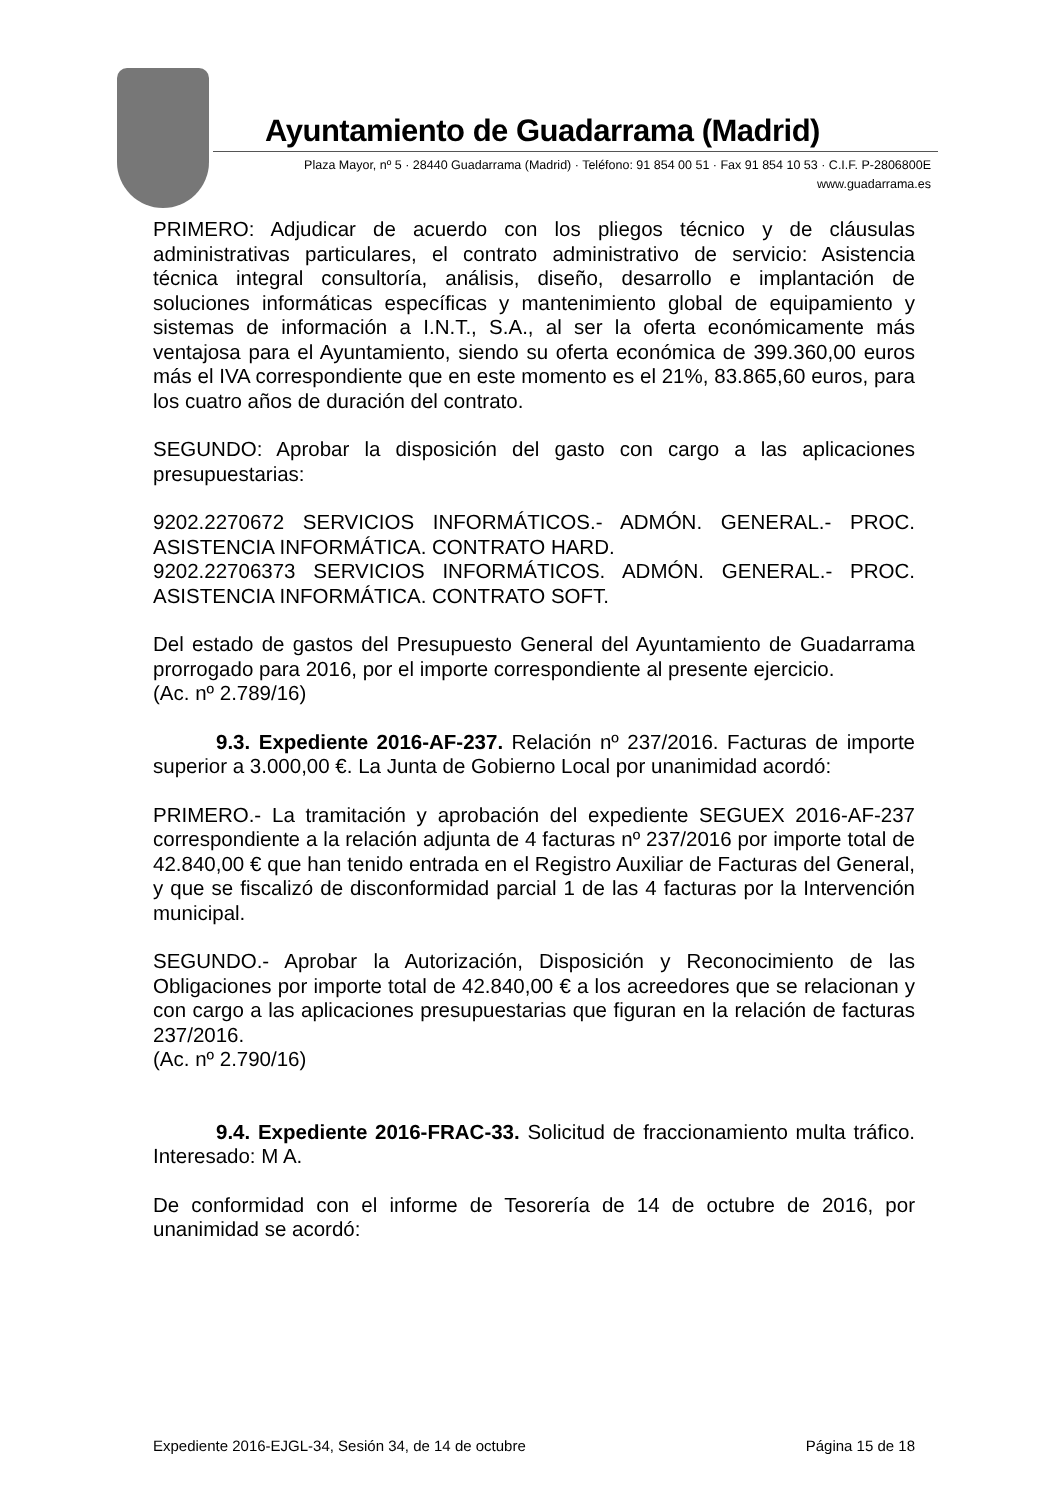Ayuntamiento de Guadarrama (Madrid)
Plaza Mayor, nº 5 · 28440 Guadarrama (Madrid) · Teléfono: 91 854 00 51 · Fax 91 854 10 53 · C.I.F. P-2806800E
www.guadarrama.es
PRIMERO: Adjudicar de acuerdo con los pliegos técnico y de cláusulas administrativas particulares, el contrato administrativo de servicio: Asistencia técnica integral consultoría, análisis, diseño, desarrollo e implantación de soluciones informáticas específicas y mantenimiento global de equipamiento y sistemas de información a I.N.T., S.A., al ser la oferta económicamente más ventajosa para el Ayuntamiento, siendo su oferta económica de 399.360,00 euros más el IVA correspondiente que en este momento es el 21%, 83.865,60 euros, para los cuatro años de duración del contrato.
SEGUNDO: Aprobar la disposición del gasto con cargo a las aplicaciones presupuestarias:
9202.2270672 SERVICIOS INFORMÁTICOS.- ADMÓN. GENERAL.- PROC. ASISTENCIA INFORMÁTICA. CONTRATO HARD.
9202.22706373 SERVICIOS INFORMÁTICOS. ADMÓN. GENERAL.- PROC. ASISTENCIA INFORMÁTICA. CONTRATO SOFT.
Del estado de gastos del Presupuesto General del Ayuntamiento de Guadarrama prorrogado para 2016, por el importe correspondiente al presente ejercicio.
(Ac. nº 2.789/16)
9.3. Expediente 2016-AF-237. Relación nº 237/2016. Facturas de importe superior a 3.000,00 €. La Junta de Gobierno Local por unanimidad acordó:
PRIMERO.- La tramitación y aprobación del expediente SEGUEX 2016-AF-237 correspondiente a la relación adjunta de 4 facturas nº 237/2016 por importe total de 42.840,00 € que han tenido entrada en el Registro Auxiliar de Facturas del General, y que se fiscalizó de disconformidad parcial 1 de las 4 facturas por la Intervención municipal.
SEGUNDO.- Aprobar la Autorización, Disposición y Reconocimiento de las Obligaciones por importe total de 42.840,00 € a los acreedores que se relacionan y con cargo a las aplicaciones presupuestarias que figuran en la relación de facturas 237/2016.
(Ac. nº 2.790/16)
9.4. Expediente 2016-FRAC-33. Solicitud de fraccionamiento multa tráfico. Interesado: M A.
De conformidad con el informe de Tesorería de 14 de octubre de 2016, por unanimidad se acordó:
Expediente 2016-EJGL-34, Sesión 34, de 14 de octubre Página 15 de 18